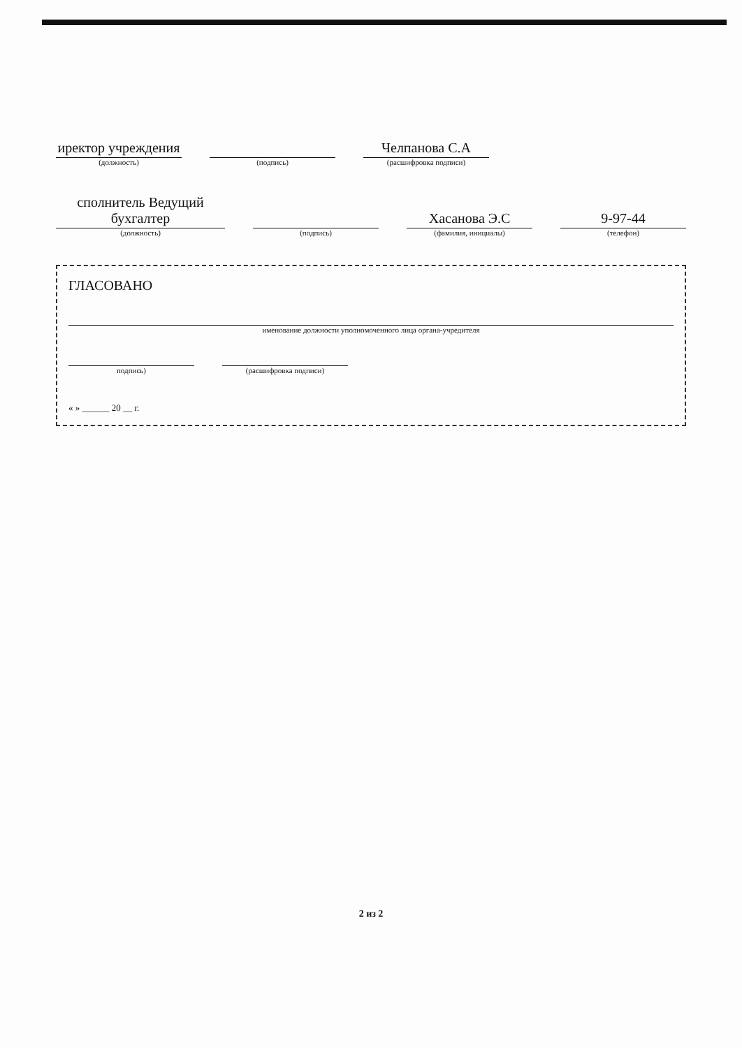иректор учреждения
(должность)
(подпись)
Челпанова С.А
(расшифровка подписи)
сполнитель Ведущий бухгалтер
(должность)
(подпись)
Хасанова Э.С
(фамилия, инициалы)
9-97-44
(телефон)
ГЛАСОВАНО
именование должности уполномоченного лица органа-учредителя
подпись)
(расшифровка подписи)
« » ______ 20 __ г.
2 из 2